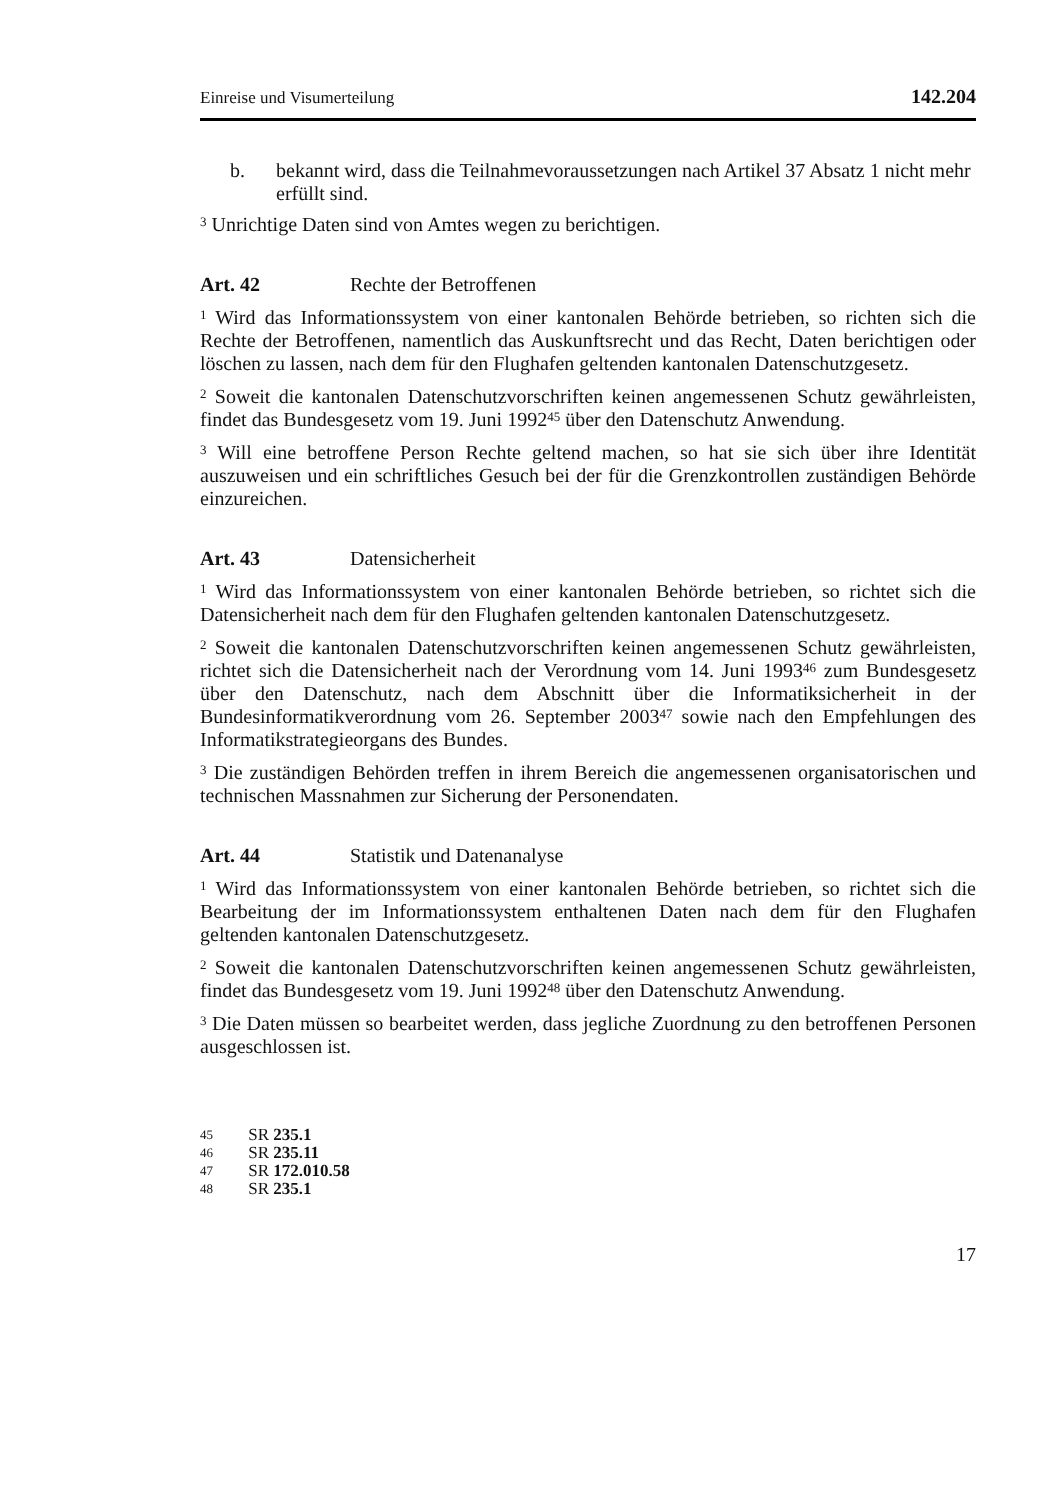Einreise und Visumerteilung 142.204
b. bekannt wird, dass die Teilnahmevoraussetzungen nach Artikel 37 Absatz 1 nicht mehr erfüllt sind.
<sup>3</sup> Unrichtige Daten sind von Amtes wegen zu berichtigen.
Art. 42 Rechte der Betroffenen
<sup>1</sup> Wird das Informationssystem von einer kantonalen Behörde betrieben, so richten sich die Rechte der Betroffenen, namentlich das Auskunftsrecht und das Recht, Daten berichtigen oder löschen zu lassen, nach dem für den Flughafen geltenden kantonalen Datenschutzgesetz.
<sup>2</sup> Soweit die kantonalen Datenschutzvorschriften keinen angemessenen Schutz gewährleisten, findet das Bundesgesetz vom 19. Juni 1992<sup>45</sup> über den Datenschutz Anwendung.
<sup>3</sup> Will eine betroffene Person Rechte geltend machen, so hat sie sich über ihre Identität auszuweisen und ein schriftliches Gesuch bei der für die Grenzkontrollen zuständigen Behörde einzureichen.
Art. 43 Datensicherheit
<sup>1</sup> Wird das Informationssystem von einer kantonalen Behörde betrieben, so richtet sich die Datensicherheit nach dem für den Flughafen geltenden kantonalen Datenschutzgesetz.
<sup>2</sup> Soweit die kantonalen Datenschutzvorschriften keinen angemessenen Schutz gewährleisten, richtet sich die Datensicherheit nach der Verordnung vom 14. Juni 1993<sup>46</sup> zum Bundesgesetz über den Datenschutz, nach dem Abschnitt über die Informatiksicherheit in der Bundesinformatikverordnung vom 26. September 2003<sup>47</sup> sowie nach den Empfehlungen des Informatikstrategieorgans des Bundes.
<sup>3</sup> Die zuständigen Behörden treffen in ihrem Bereich die angemessenen organisatorischen und technischen Massnahmen zur Sicherung der Personendaten.
Art. 44 Statistik und Datenanalyse
<sup>1</sup> Wird das Informationssystem von einer kantonalen Behörde betrieben, so richtet sich die Bearbeitung der im Informationssystem enthaltenen Daten nach dem für den Flughafen geltenden kantonalen Datenschutzgesetz.
<sup>2</sup> Soweit die kantonalen Datenschutzvorschriften keinen angemessenen Schutz gewährleisten, findet das Bundesgesetz vom 19. Juni 1992<sup>48</sup> über den Datenschutz Anwendung.
<sup>3</sup> Die Daten müssen so bearbeitet werden, dass jegliche Zuordnung zu den betroffenen Personen ausgeschlossen ist.
45 SR 235.1
46 SR 235.11
47 SR 172.010.58
48 SR 235.1
17